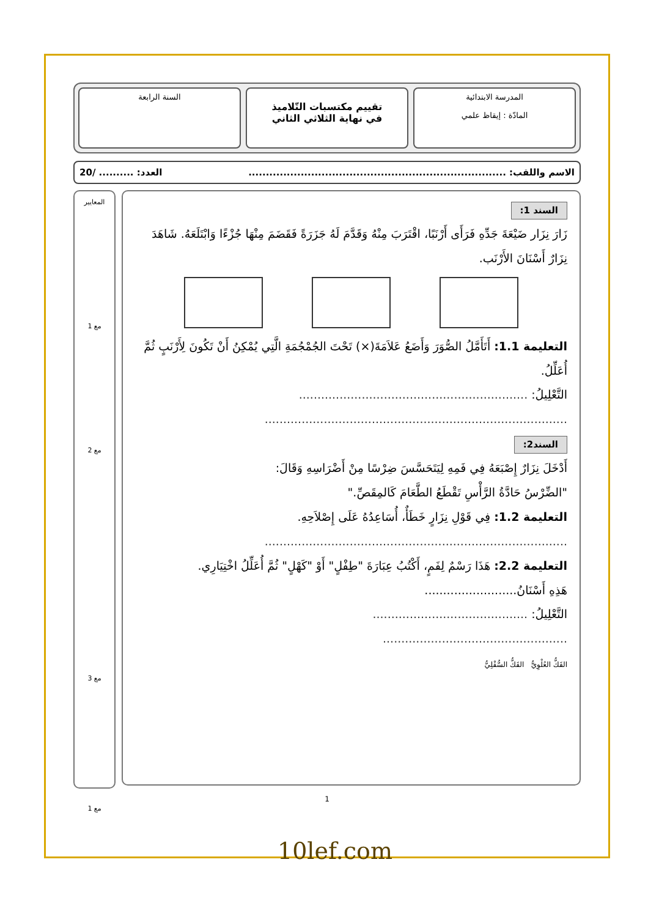المدرسة الابتدائية
المادّة : إيقاظ علمي
تقييم مكتسبات التّلاميذ
في نهاية الثلاثي الثاني
السنة الرابعة
الاسم واللقب: .......................................................................... العدد: .......... /20
السند 1:
زَارَ نِزَار ضَيْعَةَ جَدِّهِ فَرَأَى أَرْنَبًا، اقْتَرَبَ مِنْهُ وَقَدَّمَ لَهُ جَزَرَةً فَقَضَمَ مِنْهَا جُزْءًا وَابْتَلَعَهُ. شَاهَدَ نِزَارٌ أَسْنَانَ الأَرْنَب.
التعليمة 1.1: أَتَأَمَّلُ الصُّوَرَ وَأَضَعُ عَلاَمَةَ(×) تَحْتَ الجُمْجُمَةِ الَّتِي يُمْكِنُ أَنْ تَكُونَ لِأَرْنَبٍ ثُمَّ أُعَلِّلُ.
التَّعْلِيلُ: ..............................................................
..................................................................................
السند2:
أَدْخَلَ نِزَارٌ إِصْبَعَهُ فِي فَمِهِ لِيَتَحَسَّسَ ضِرْسًا مِنْ أَضْرَاسِهِ وَقَالَ:
"الضِّرْسُ حَادَّةُ الرَّأْسِ تَقْطَعُ الطَّعَامَ كَالمِقَصِّ."
التعليمة 1.2: فِي قَوْلِ نِزَارٍ خَطَأٌ، أُسَاعِدُهُ عَلَى إِصْلاَحِهِ.
..................................................................................
التعليمة 2.2: هَذَا رَسْمٌ لِفَمٍ، أَكْتُبُ عِبَارَةَ "طِفْلٍ" أَوْ "كَهْلٍ" ثُمَّ أُعَلِّلُ اخْتِيَارِي.
هَذِهِ أَسْنَانُ.........................
التَّعْلِيلُ: ..........................................
..................................................
الفَكُّ العُلْوِيُّ الفَكُّ السُّفْلِيُّ
المعايير
مع 1
مع 2
مع 3
مع 1
1
10lef.com